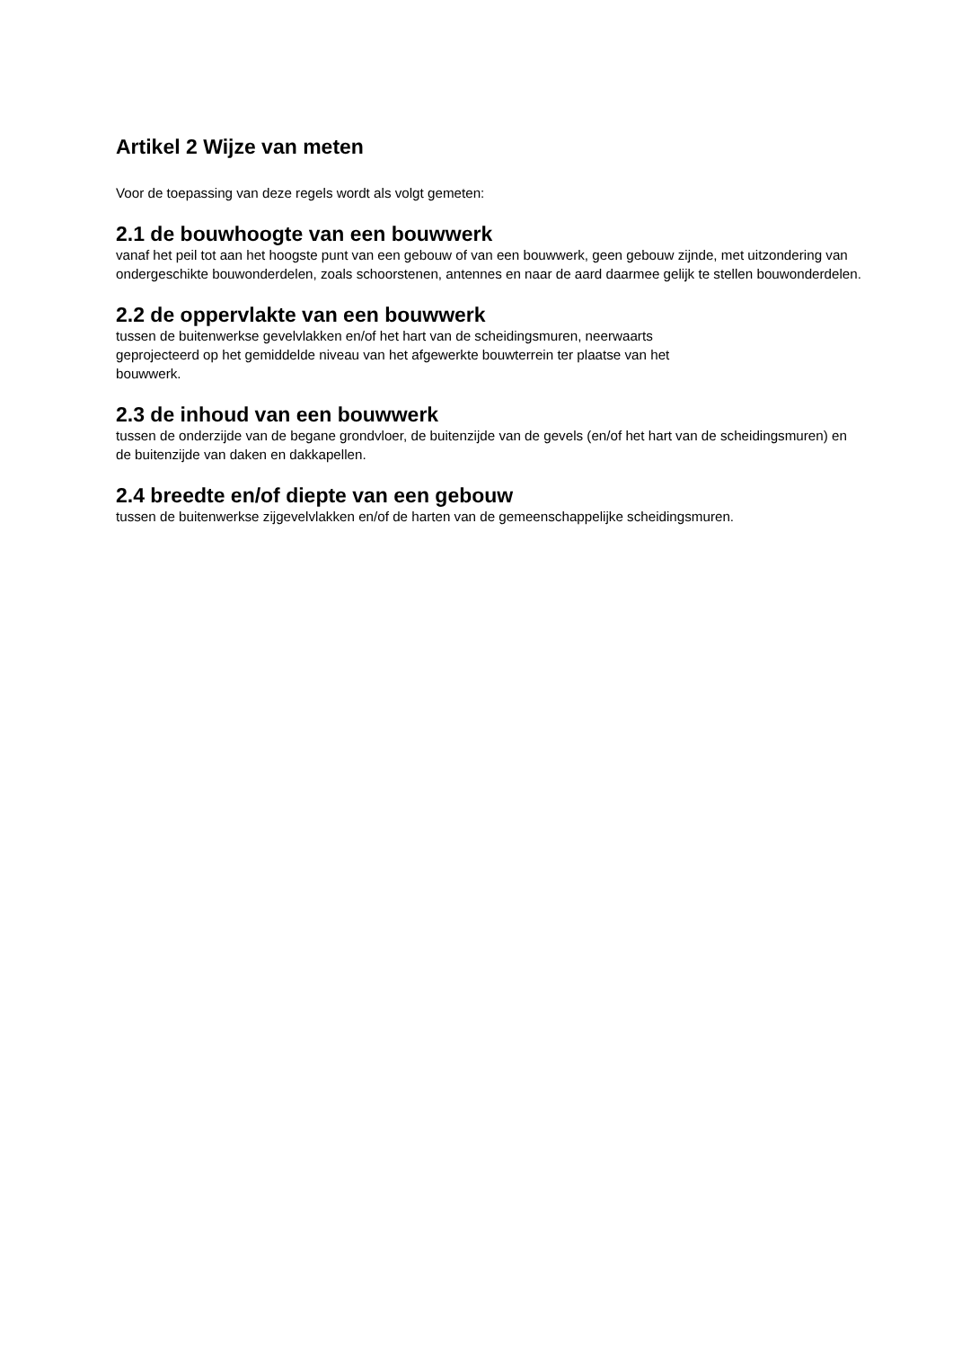Artikel 2 Wijze van meten
Voor de toepassing van deze regels wordt als volgt gemeten:
2.1 de bouwhoogte van een bouwwerk
vanaf het peil tot aan het hoogste punt van een gebouw of van een bouwwerk, geen gebouw zijnde, met uitzondering van ondergeschikte bouwonderdelen, zoals schoorstenen, antennes en naar de aard daarmee gelijk te stellen bouwonderdelen.
2.2 de oppervlakte van een bouwwerk
tussen de buitenwerkse gevelvlakken en/of het hart van de scheidingsmuren, neerwaarts
geprojecteerd op het gemiddelde niveau van het afgewerkte bouwterrein ter plaatse van het
bouwwerk.
2.3 de inhoud van een bouwwerk
tussen de onderzijde van de begane grondvloer, de buitenzijde van de gevels (en/of het hart van de scheidingsmuren) en de buitenzijde van daken en dakkapellen.
2.4 breedte en/of diepte van een gebouw
tussen de buitenwerkse zijgevelvlakken en/of de harten van de gemeenschappelijke scheidingsmuren.